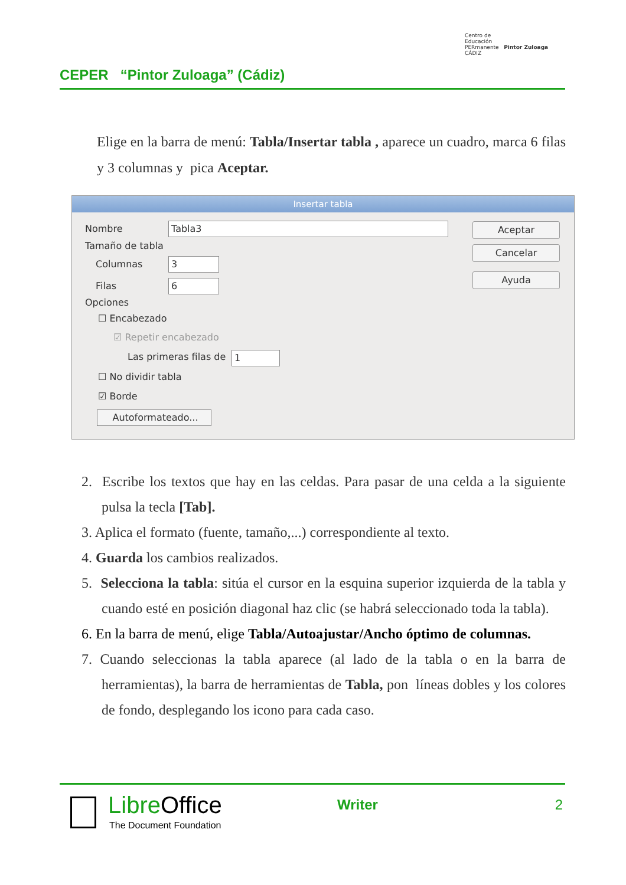CEPER “Pintor Zuloaga” (Cádiz)
Centro de
Educación
PERmanente Pintor Zuloaga CÁDIZ
Elige en la barra de menú: Tabla/Insertar tabla , aparece un cuadro, marca 6 filas y 3 columnas y pica Aceptar.
Insertar tabla
Nombre Tabla3
Tamaño de tabla
Columnas 3
Filas 6
Opciones
☐ Encabezado
☑ Repetir encabezado
Las primeras filas de 1
☐ No dividir tabla
☑ Borde
Autoformateado...
Aceptar
Cancelar
Ayuda
2. Escribe los textos que hay en las celdas. Para pasar de una celda a la siguiente pulsa la tecla [Tab].
3. Aplica el formato (fuente, tamaño,...) correspondiente al texto.
4. Guarda los cambios realizados.
5. Selecciona la tabla: sitúa el cursor en la esquina superior izquierda de la tabla y cuando esté en posición diagonal haz clic (se habrá seleccionado toda la tabla).
6. En la barra de menú, elige Tabla/Autoajustar/Ancho óptimo de columnas.
7. Cuando seleccionas la tabla aparece (al lado de la tabla o en la barra de herramientas), la barra de herramientas de Tabla, pon líneas dobles y los colores de fondo, desplegando los icono para cada caso.
LibreOffice
The Document Foundation
Writer 2